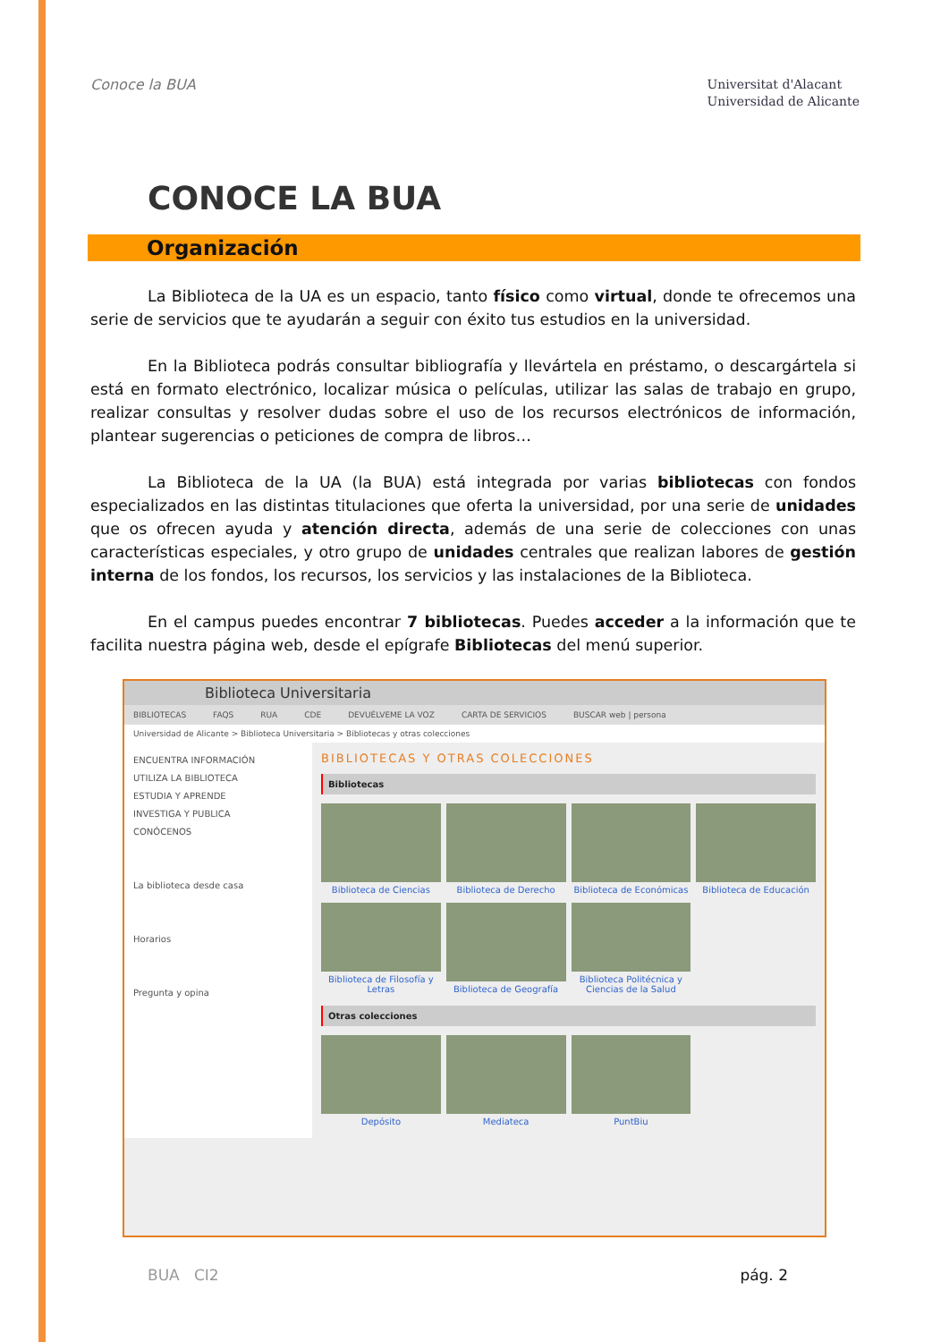Conoce la BUA
Universitat d'Alacant
Universidad de Alicante
CONOCE LA BUA
Organización
La Biblioteca de la UA es un espacio, tanto físico como virtual, donde te ofrecemos una serie de servicios que te ayudarán a seguir con éxito tus estudios en la universidad.
En la Biblioteca podrás consultar bibliografía y llevártela en préstamo, o descargártela si está en formato electrónico, localizar música o películas, utilizar las salas de trabajo en grupo, realizar consultas y resolver dudas sobre el uso de los recursos electrónicos de información, plantear sugerencias o peticiones de compra de libros…
La Biblioteca de la UA (la BUA) está integrada por varias bibliotecas con fondos especializados en las distintas titulaciones que oferta la universidad, por una serie de unidades que os ofrecen ayuda y atención directa, además de una serie de colecciones con unas características especiales, y otro grupo de unidades centrales que realizan labores de gestión interna de los fondos, los recursos, los servicios y las instalaciones de la Biblioteca.
En el campus puedes encontrar 7 bibliotecas. Puedes acceder a la información que te facilita nuestra página web, desde el epígrafe Bibliotecas del menú superior.
Biblioteca Universitaria
BIBLIOTECAS FAQS RUA CDE DEVUÉLVEME LA VOZ CARTA DE SERVICIOS BUSCAR web | persona
Universidad de Alicante > Biblioteca Universitaria > Bibliotecas y otras colecciones
ENCUENTRA INFORMACIÓN
UTILIZA LA BIBLIOTECA
ESTUDIA Y APRENDE
INVESTIGA Y PUBLICA
CONÓCENOS
La biblioteca desde casa
Horarios
Pregunta y opina
BIBLIOTECAS Y OTRAS COLECCIONES
Bibliotecas
Biblioteca de Ciencias
Biblioteca de Derecho
Biblioteca de Económicas
Biblioteca de Educación
Biblioteca de Filosofía y Letras
Biblioteca de Geografía
Biblioteca Politécnica y Ciencias de la Salud
Otras colecciones
Depósito
Mediateca
PuntBiu
BUA CI2 pág. 2